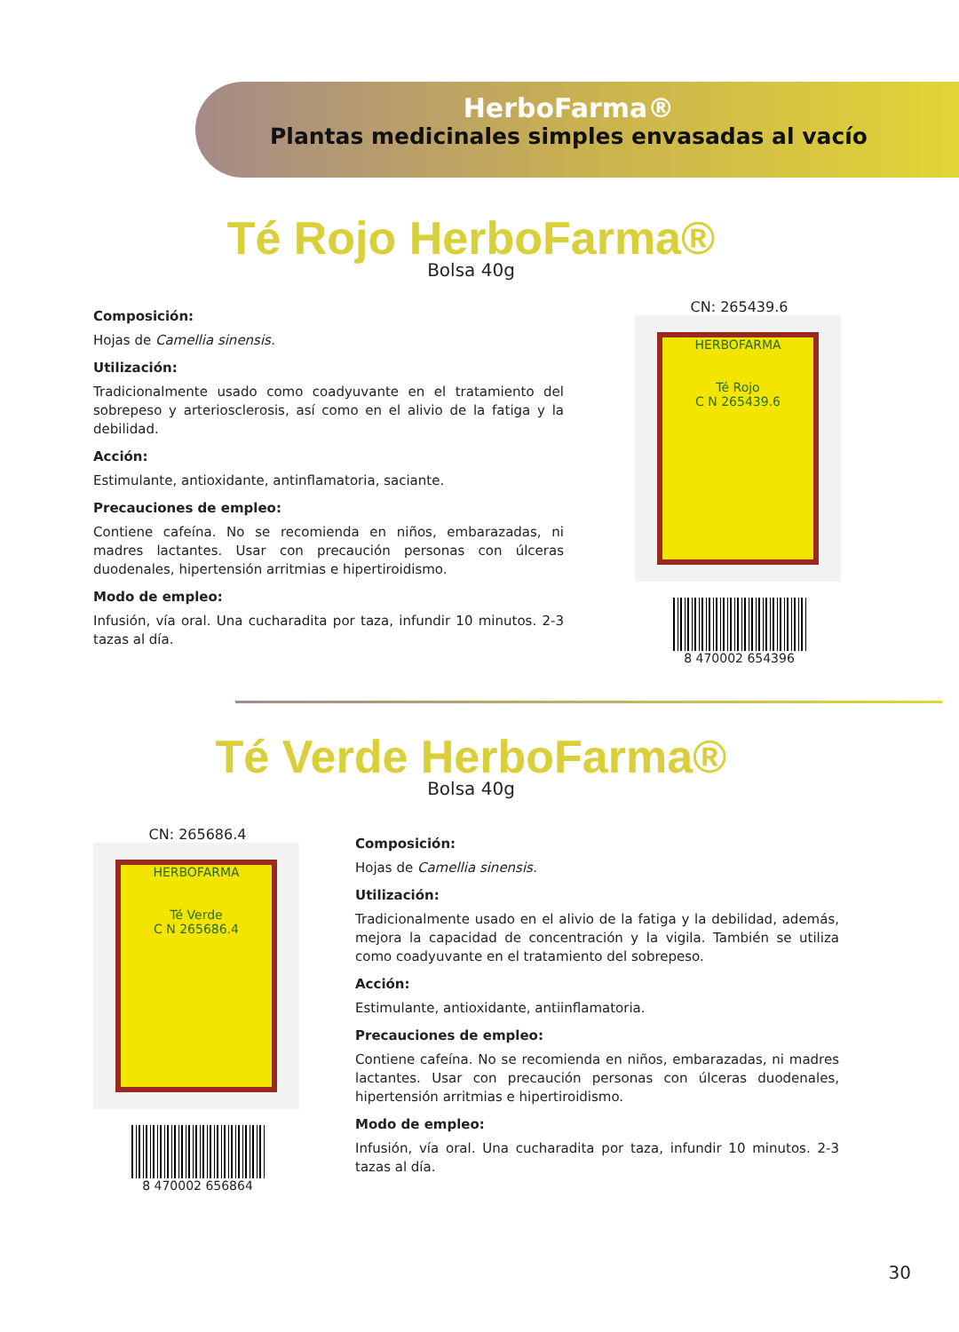HerboFarma®
Plantas medicinales simples envasadas al vacío
Té Rojo HerboFarma®
Bolsa 40g
Composición:
Hojas de Camellia sinensis.
Utilización:
Tradicionalmente usado como coadyuvante en el tratamiento del sobrepeso y arteriosclerosis, así como en el alivio de la fatiga y la debilidad.
Acción:
Estimulante, antioxidante, antinflamatoria, saciante.
Precauciones de empleo:
Contiene cafeína. No se recomienda en niños, embarazadas, ni madres lactantes. Usar con precaución personas con úlceras duodenales, hipertensión arritmias e hipertiroidismo.
Modo de empleo:
Infusión, vía oral. Una cucharadita por taza, infundir 10 minutos. 2-3 tazas al día.
CN: 265439.6
HERBOFARMA
Té Rojo
C N 265439.6
8 470002 654396
Té Verde HerboFarma®
Bolsa 40g
CN: 265686.4
HERBOFARMA
Té Verde
C N 265686.4
8 470002 656864
Composición:
Hojas de Camellia sinensis.
Utilización:
Tradicionalmente usado en el alivio de la fatiga y la debilidad, además, mejora la capacidad de concentración y la vigila. También se utiliza como coadyuvante en el tratamiento del sobrepeso.
Acción:
Estimulante, antioxidante, antiinflamatoria.
Precauciones de empleo:
Contiene cafeína. No se recomienda en niños, embarazadas, ni madres lactantes. Usar con precaución personas con úlceras duodenales, hipertensión arritmias e hipertiroidismo.
Modo de empleo:
Infusión, vía oral. Una cucharadita por taza, infundir 10 minutos. 2-3 tazas al día.
30